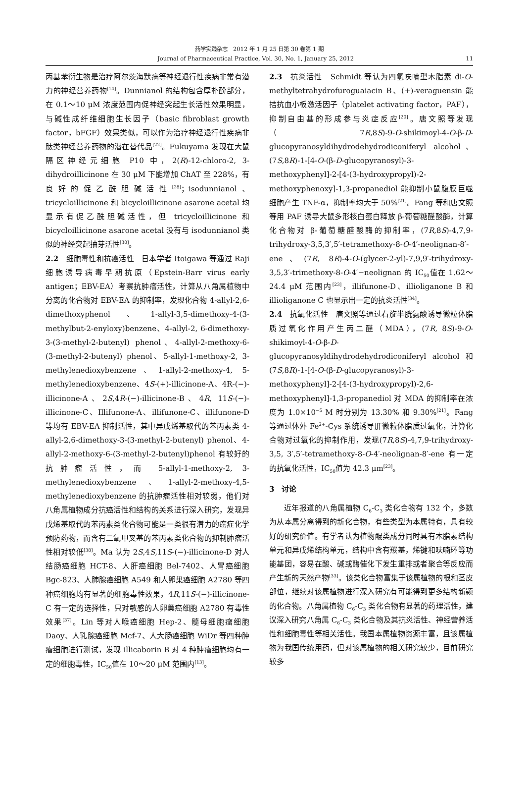药学实践杂志　2012 年 1 月 25 日第 30 卷第 1 期
Journal of Pharmaceutical Practice, Vol. 30, No. 1, January 25, 2012 11
丙基苯衍生物是治疗阿尔茨海默病等神经退行性疾病非常有潜力的神经营养药物<sup>[14]</sup>。Dunnianol 的结构包含厚朴酚部分，在 0.1～10 μM 浓度范围内促神经突起生长活性效果明显，与碱性成纤维细胞生长因子（basic fibroblast growth factor，bFGF）效果类似，可以作为治疗神经退行性疾病非肽类神经营养药物的潜在替代品<sup>[22]</sup>。Fukuyama 发现在大鼠隔区神经元细胞 P10 中，2(R)-12-chloro-2, 3-dihydroillicinone 在 30 μM 下能增加 ChAT 至 228%，有良好的促乙酰胆碱活性<sup>[28]</sup>；isodunnianol、tricycloillicinone 和 bicycloillicinone asarone acetal 均显示有促乙酰胆碱活性，但 tricycloillicinone 和 bicycloillicinone asarone acetal 没有与 isodunnianol 类似的神经突起抽芽活性<sup>[30]</sup>。
2.2　细胞毒性和抗癌活性　日本学者 Itoigawa 等通过 Raji 细胞诱导病毒早期抗原（Epstein-Barr virus early antigen；EBV-EA）考察抗肿瘤活性，计算从八角属植物中分离的化合物对 EBV-EA 的抑制率，发现化合物 4-allyl-2,6-dimethoxyphenol、1-allyl-3,5-dimethoxy-4-(3-methylbut-2-enyloxy)benzene、4-allyl-2, 6-dimethoxy-3-(3-methyl-2-butenyl) phenol、4-allyl-2-methoxy-6-(3-methyl-2-butenyl) phenol、5-allyl-1-methoxy-2, 3-methylenedioxybenzene、1-allyl-2-methoxy-4, 5-methylenedioxybenzene、4S-(+)-illicinone-A、4R-(−)-illicinone-A、2S,4R-(−)-illicinone-B、4R, 11S-(−)-illicinone-C、Illifunone-A、illifunone-C、illifunone-D 等均有 EBV-EA 抑制活性，其中异戊烯基取代的苯丙素类 4-allyl-2,6-dimethoxy-3-(3-methyl-2-butenyl) phenol、4-allyl-2-methoxy-6-(3-methyl-2-butenyl)phenol 有较好的抗肿瘤活性，而 5-allyl-1-methoxy-2, 3-methylenedioxybenzene、1-allyl-2-methoxy-4,5-methylenedioxybenzene 的抗肿瘤活性相对较弱，他们对八角属植物成分抗癌活性和结构的关系进行深入研究，发现异戊烯基取代的苯丙素类化合物可能是一类很有潜力的癌症化学预防药物，而含有二氧甲叉基的苯丙素类化合物的抑制肿瘤活性相对较低<sup>[38]</sup>。Ma 认为 2S,4S,11S-(−)-illicinone-D 对人结肠癌细胞 HCT-8、人肝癌细胞 Bel-7402、人胃癌细胞 Bgc-823、人肺腺癌细胞 A549 和人卵巢癌细胞 A2780 等四种癌细胞均有显著的细胞毒性效果，4R,11S-(−)-illicinone-C 有一定的选择性，只对敏感的人卵巢癌细胞 A2780 有毒性效果<sup>[37]</sup>。Lin 等对人喉癌细胞 Hep-2、髓母细胞瘤细胞 Daoy、人乳腺癌细胞 Mcf-7、人大肠癌细胞 WiDr 等四种肿瘤细胞进行测试，发现 illicaborin B 对 4 种肿瘤细胞均有一定的细胞毒性，IC<sub>50</sub>值在 10～20 μM 范围内<sup>[13]</sup>。
2.3　抗炎活性　Schmidt 等认为四氢呋喃型木脂素 di-O-methyltetrahydrofuroguaiacin B、(+)-veraguensin 能拮抗血小板激活因子（platelet activating factor，PAF），抑制自由基的形成参与炎症反应<sup>[20]</sup>。唐文照等发现（7R,8S)-9-O-shikimoyl-4-O-β-D-glucopyranosyldihydrodehydrodiconiferyl alcohol、(7S,8R)-1-[4-O-(β-D-glucopyranosyl)-3-methoxyphenyl]-2-[4-(3-hydroxypropyl)-2-methoxyphenoxy]-1,3-propanediol 能抑制小鼠腹膜巨噬细胞产生 TNF-α，抑制率均大于 50%<sup>[21]</sup>。Fang 等和唐文照等用 PAF 诱导大鼠多形核白蛋白释放 β-葡萄糖醛酸酶，计算化合物对 β-葡萄糖醛酸酶的抑制率，(7R,8S)-4,7,9-trihydroxy-3,5,3′,5′-tetramethoxy-8-O-4′-neolignan-8′-ene、(7R, 8R)-4-O-(glycer-2-yl)-7,9,9′-trihydroxy-3,5,3′-trimethoxy-8-O-4′−neolignan 的 IC<sub>50</sub>值在 1.62～24.4 μM 范围内<sup>[23]</sup>，illifunone-D、illioliganone B 和 illioliganone C 也显示出一定的抗炎活性<sup>[34]</sup>。
2.4　抗氧化活性　唐文照等通过右旋半胱氨酸诱导微粒体脂质过氧化作用产生丙二醛（MDA），(7R, 8S)-9-O-shikimoyl-4-O-β-D-glucopyranosyldihydrodehydrodiconiferyl alcohol 和 (7S,8R)-1-[4-O-(β-D-glucopyranosyl)-3-methoxyphenyl]-2-[4-(3-hydroxypropyl)-2,6-methoxyphenyl]-1,3-propanediol 对 MDA 的抑制率在浓度为 1.0×10<sup>−5</sup> M 时分别为 13.30% 和 9.30%<sup>[21]</sup>。Fang 等通过体外 Fe<sup>2+</sup>-Cys 系统诱导肝微粒体脂质过氧化，计算化合物对过氧化的抑制作用，发现(7R,8S)-4,7,9-trihydroxy-3,5, 3′,5′-tetramethoxy-8-O-4′-neolignan-8′-ene 有一定的抗氧化活性，IC<sub>50</sub>值为 42.3 μm<sup>[23]</sup>。
3　讨论
近年报道的八角属植物 C<sub>6</sub>-C<sub>3</sub> 类化合物有 132 个，多数为从本属分离得到的新化合物，有些类型为本属特有，具有较好的研究价值。有学者认为植物醌类成分同时具有木脂素结构单元和异戊烯结构单元，结构中含有羰基，烯键和呋喃环等功能基团，容易在酸、碱或酶催化下发生重排或者聚合等反应而产生新的天然产物<sup>[33]</sup>。该类化合物富集于该属植物的根和茎皮部位，继续对该属植物进行深入研究有可能得到更多结构新颖的化合物。八角属植物 C<sub>6</sub>-C<sub>3</sub> 类化合物有显著的药理活性，建议深入研究八角属 C<sub>6</sub>-C<sub>3</sub> 类化合物及其抗炎活性、神经营养活性和细胞毒性等相关活性。我国本属植物资源丰富，且该属植物为我国传统用药，但对该属植物的相关研究较少，目前研究较多